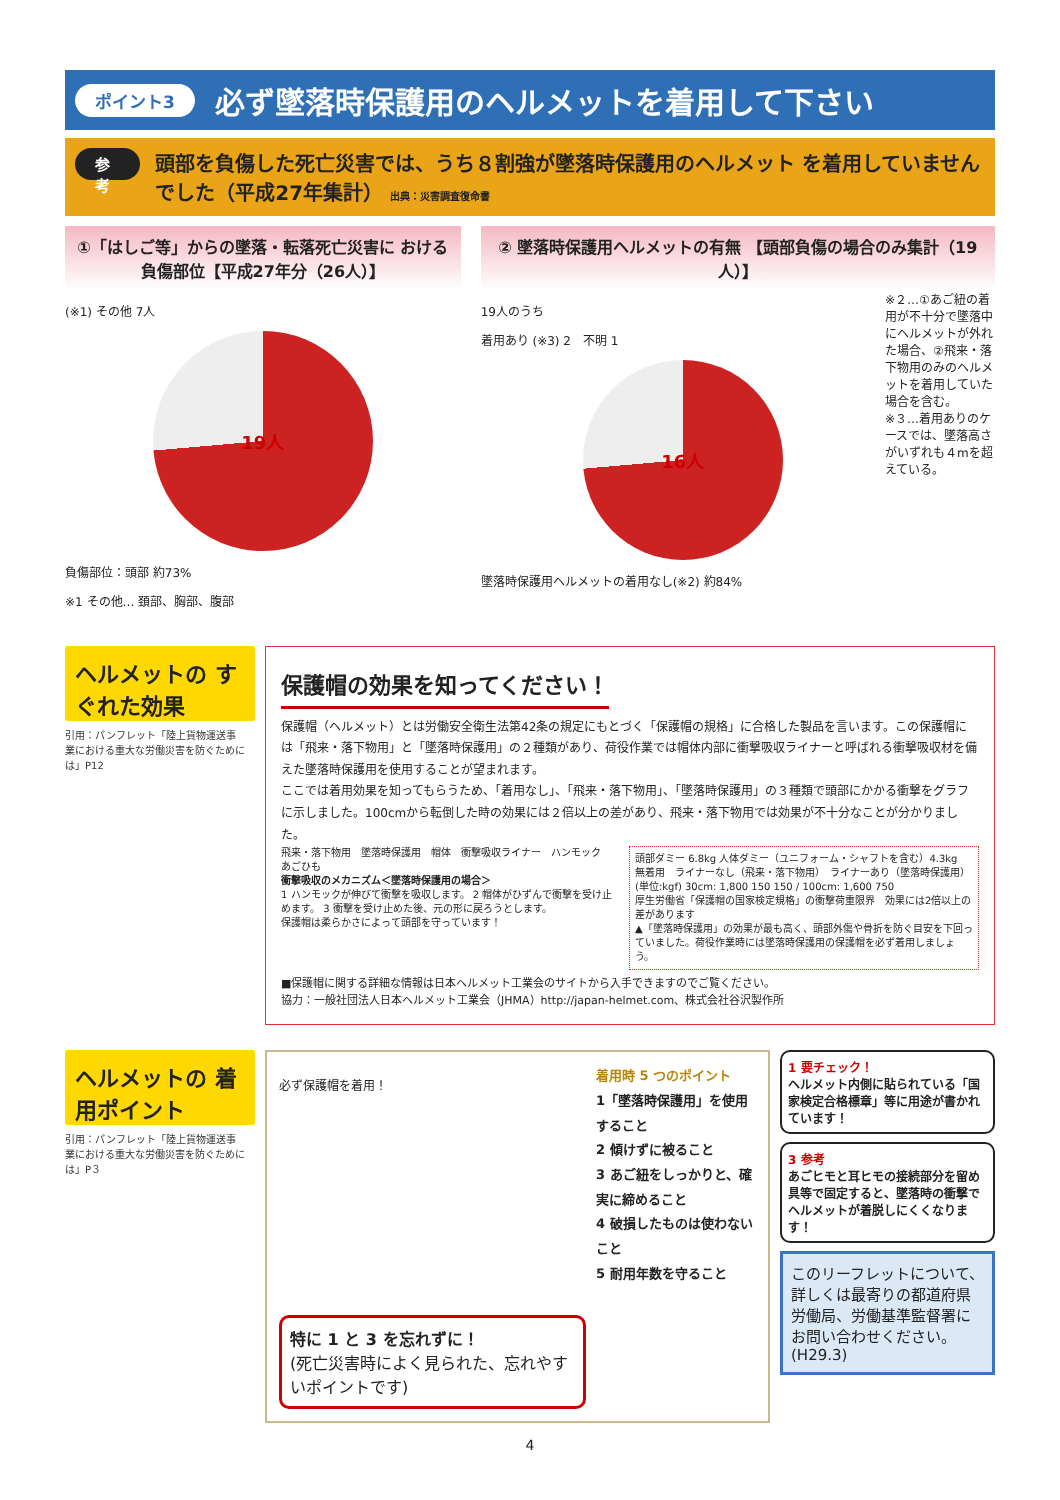ポイント3 必ず墜落時保護用のヘルメットを着用して下さい
参 考
頭部を負傷した死亡災害では、うち８割強が墜落時保護用のヘルメット を着用していませんでした（平成27年集計） 出典：災害調査復命書
①「はしご等」からの墜落・転落死亡災害に おける負傷部位【平成27年分（26人）】
(※1) その他 7人
19人
負傷部位：頭部 約73%
※1 その他… 頚部、胸部、腹部
② 墜落時保護用ヘルメットの有無 【頭部負傷の場合のみ集計（19人）】
19人のうち
着用あり (※3) 2　不明 1
16人
墜落時保護用ヘルメットの着用なし(※2) 約84%
※２…①あご紐の着用が不十分で墜落中にヘルメットが外れた場合、②飛来・落下物用のみのヘルメットを着用していた場合を含む。
※３…着用ありのケースでは、墜落高さがいずれも４mを超えている。
ヘルメットの すぐれた効果
引用：パンフレット「陸上貨物運送事業における重大な労働災害を防ぐためには」P12
保護帽の効果を知ってください！
保護帽（ヘルメット）とは労働安全衛生法第42条の規定にもとづく「保護帽の規格」に合格した製品を言います。この保護帽には「飛来・落下物用」と「墜落時保護用」の２種類があり、荷役作業では帽体内部に衝撃吸収ライナーと呼ばれる衝撃吸収材を備えた墜落時保護用を使用することが望まれます。
ここでは着用効果を知ってもらうため、「着用なし」、「飛来・落下物用」、「墜落時保護用」の３種類で頭部にかかる衝撃をグラフに示しました。100cmから転倒した時の効果には２倍以上の差があり、飛来・落下物用では効果が不十分なことが分かりました。
飛来・落下物用　墜落時保護用　帽体　衝撃吸収ライナー　ハンモック　あごひも
衝撃吸収のメカニズム＜墜落時保護用の場合＞
1 ハンモックが伸びて衝撃を吸収します。 2 帽体がひずんで衝撃を受け止めます。 3 衝撃を受け止めた後、元の形に戻ろうとします。
保護帽は柔らかさによって頭部を守っています！
頭部ダミー 6.8kg 人体ダミー（ユニフォーム・シャフトを含む）4.3kg
無着用　ライナーなし（飛来・落下物用）　ライナーあり（墜落時保護用）
(単位:kgf) 30cm: 1,800 150 150 / 100cm: 1,600 750
厚生労働省「保護帽の国家検定規格」の衝撃荷重限界　効果には2倍以上の差があります
▲「墜落時保護用」の効果が最も高く、頭部外傷や骨折を防ぐ目安を下回っていました。荷役作業時には墜落時保護用の保護帽を必ず着用しましょう。
■保護帽に関する詳細な情報は日本ヘルメット工業会のサイトから入手できますのでご覧ください。
協力：一般社団法人日本ヘルメット工業会（JHMA）http://japan-helmet.com、株式会社谷沢製作所
ヘルメットの 着用ポイント
引用：パンフレット「陸上貨物運送事業における重大な労働災害を防ぐためには」P３
必ず保護帽を着用！
特に 1 と 3 を忘れずに！
(死亡災害時によく見られた、忘れやすいポイントです)
着用時 5 つのポイント
1「墜落時保護用」を使用すること
2 傾けずに被ること
3 あご紐をしっかりと、確実に締めること
4 破損したものは使わないこと
5 耐用年数を守ること
1 要チェック！
ヘルメット内側に貼られている「国家検定合格標章」等に用途が書かれています！
3 参考
あごヒモと耳ヒモの接続部分を留め具等で固定すると、墜落時の衝撃でヘルメットが着脱しにくくなります！
このリーフレットについて、詳しくは最寄りの都道府県労働局、労働基準監督署にお問い合わせください。 (H29.3)
4